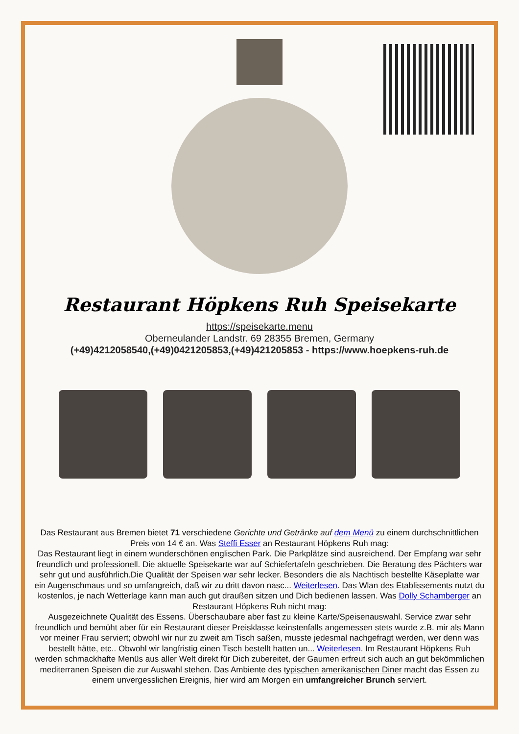Restaurant Höpkens Ruh Speisekarte
https://speisekarte.menu
Oberneulander Landstr. 69 28355 Bremen, Germany
(+49)4212058540,(+49)0421205853,(+49)421205853 - https://www.hoepkens-ruh.de
Das Restaurant aus Bremen bietet 71 verschiedene Gerichte und Getränke auf dem Menü zu einem durchschnittlichen Preis von 14 € an. Was Steffi Esser an Restaurant Höpkens Ruh mag:
Das Restaurant liegt in einem wunderschönen englischen Park. Die Parkplätze sind ausreichend. Der Empfang war sehr freundlich und professionell. Die aktuelle Speisekarte war auf Schiefertafeln geschrieben. Die Beratung des Pächters war sehr gut und ausführlich.Die Qualität der Speisen war sehr lecker. Besonders die als Nachtisch bestellte Käseplatte war ein Augenschmaus und so umfangreich, daß wir zu dritt davon nasc... Weiterlesen. Das Wlan des Etablissements nutzt du kostenlos, je nach Wetterlage kann man auch gut draußen sitzen und Dich bedienen lassen. Was Dolly Schamberger an Restaurant Höpkens Ruh nicht mag:
Ausgezeichnete Qualität des Essens. Überschaubare aber fast zu kleine Karte/Speisenauswahl. Service zwar sehr freundlich und bemüht aber für ein Restaurant dieser Preisklasse keinstenfalls angemessen stets wurde z.B. mir als Mann vor meiner Frau serviert; obwohl wir nur zu zweit am Tisch saßen, musste jedesmal nachgefragt werden, wer denn was bestellt hätte, etc.. Obwohl wir langfristig einen Tisch bestellt hatten un... Weiterlesen. Im Restaurant Höpkens Ruh werden schmackhafte Menüs aus aller Welt direkt für Dich zubereitet, der Gaumen erfreut sich auch an gut bekömmlichen mediterranen Speisen die zur Auswahl stehen. Das Ambiente des typischen amerikanischen Diner macht das Essen zu einem unvergesslichen Ereignis, hier wird am Morgen ein umfangreicher Brunch serviert.